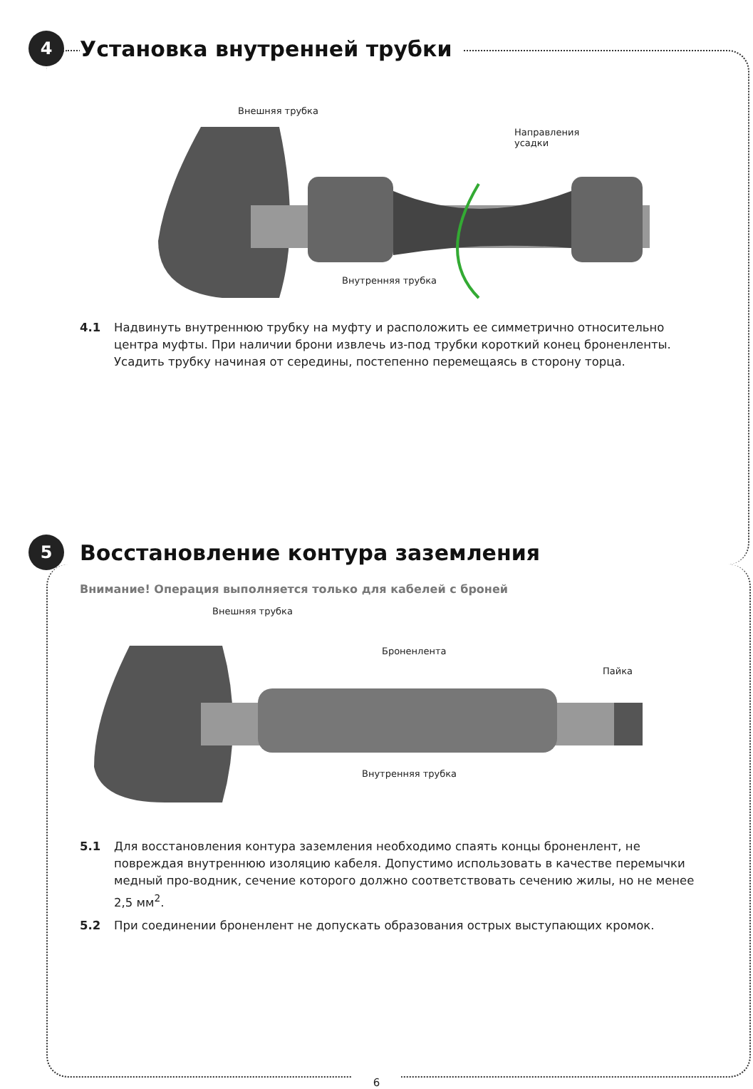4
Установка внутренней трубки
Внешняя трубка
Направления
усадки
Внутренняя трубка
4.1 Надвинуть внутреннюю трубку на муфту и расположить ее симметрично относительно центра муфты. При наличии брони извлечь из-под трубки короткий конец броненленты. Усадить трубку начиная от середины, постепенно перемещаясь в сторону торца.
5
Восстановление контура заземления
Внимание! Операция выполняется только для кабелей с броней
Внешняя трубка
Броненлента
Пайка
Внутренняя трубка
5.1 Для восстановления контура заземления необходимо спаять концы броненлент, не повреждая внутреннюю изоляцию кабеля. Допустимо использовать в качестве перемычки медный про-водник, сечение которого должно соответствовать сечению жилы, но не менее 2,5 мм<sup>2</sup>.
5.2 При соединении броненлент не допускать образования острых выступающих кромок.
6